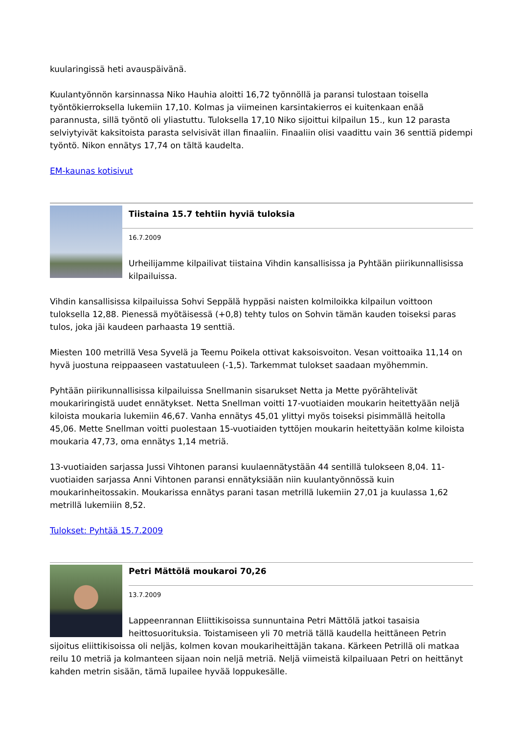kuularingissä heti avauspäivänä.
Kuulantyönnön karsinnassa Niko Hauhia aloitti 16,72 työnnöllä ja paransi tulostaan toisella työntökierroksella lukemiin 17,10. Kolmas ja viimeinen karsintakierros ei kuitenkaan enää parannusta, sillä työntö oli yliastuttu. Tuloksella 17,10 Niko sijoittui kilpailun 15., kun 12 parasta selviytyivät kaksitoista parasta selvisivät illan finaaliin. Finaaliin olisi vaadittu vain 36 senttiä pidempi työntö. Nikon ennätys 17,74 on tältä kaudelta.
EM-kaunas kotisivut
Tiistaina 15.7 tehtiin hyviä tuloksia
16.7.2009
Urheilijamme kilpailivat tiistaina Vihdin kansallisissa ja Pyhtään piirikunnallisissa kilpailuissa.
Vihdin kansallisissa kilpailuissa Sohvi Seppälä hyppäsi naisten kolmiloikka kilpailun voittoon tuloksella 12,88. Pienessä myötäisessä (+0,8) tehty tulos on Sohvin tämän kauden toiseksi paras tulos, joka jäi kaudeen parhaasta 19 senttiä.
Miesten 100 metrillä Vesa Syvelä ja Teemu Poikela ottivat kaksoisvoiton. Vesan voittoaika 11,14 on hyvä juostuna reippaaseen vastatuuleen (-1,5). Tarkemmat tulokset saadaan myöhemmin.
Pyhtään piirikunnallisissa kilpailuissa Snellmanin sisarukset Netta ja Mette pyörähtelivät moukariringistä uudet ennätykset. Netta Snellman voitti 17-vuotiaiden moukarin heitettyään neljä kiloista moukaria lukemiin 46,67. Vanha ennätys 45,01 ylittyi myös toiseksi pisimmällä heitolla 45,06. Mette Snellman voitti puolestaan 15-vuotiaiden tyttöjen moukarin heitettyään kolme kiloista moukaria 47,73, oma ennätys 1,14 metriä.
13-vuotiaiden sarjassa Jussi Vihtonen paransi kuulaennätystään 44 sentillä tulokseen 8,04. 11-vuotiaiden sarjassa Anni Vihtonen paransi ennätyksiään niin kuulantyönnössä kuin moukarinheitossakin. Moukarissa ennätys parani tasan metrillä lukemiin 27,01 ja kuulassa 1,62 metrillä lukemiiin 8,52.
Tulokset: Pyhtää 15.7.2009
Petri Mättölä moukaroi 70,26
13.7.2009
Lappeenrannan Eliittikisoissa sunnuntaina Petri Mättölä jatkoi tasaisia heittosuorituksia. Toistamiseen yli 70 metriä tällä kaudella heittäneen Petrin sijoitus eliittikisoissa oli neljäs, kolmen kovan moukariheittäjän takana. Kärkeen Petrillä oli matkaa reilu 10 metriä ja kolmanteen sijaan noin neljä metriä. Neljä viimeistä kilpailuaan Petri on heittänyt kahden metrin sisään, tämä lupailee hyvää loppukesälle.